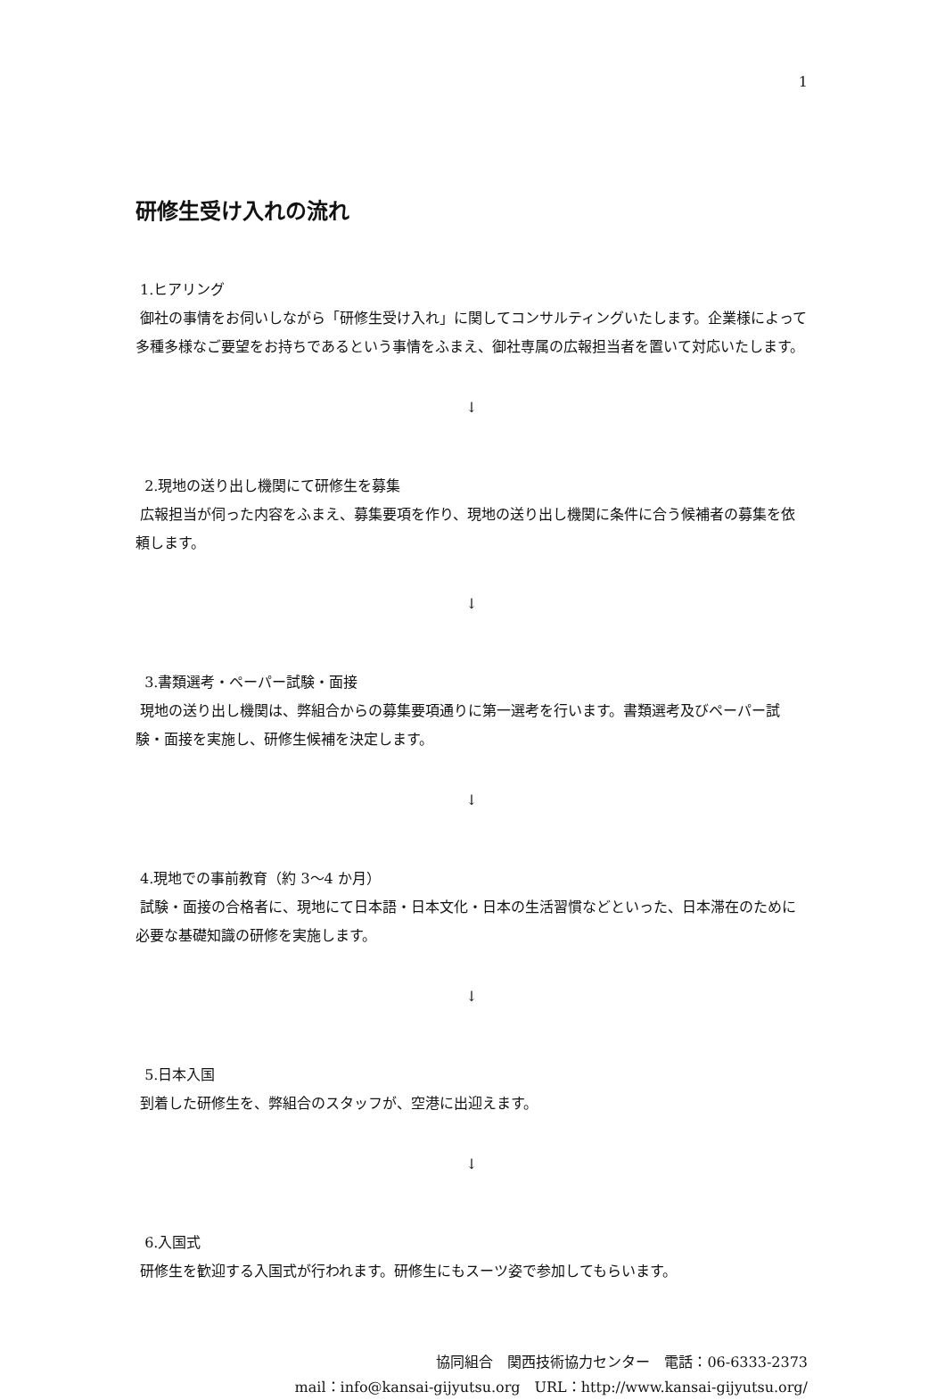1
研修生受け入れの流れ
1.ヒアリング
御社の事情をお伺いしながら「研修生受け入れ」に関してコンサルティングいたします。企業様によって多種多様なご要望をお持ちであるという事情をふまえ、御社専属の広報担当者を置いて対応いたします。
↓
2.現地の送り出し機関にて研修生を募集
広報担当が伺った内容をふまえ、募集要項を作り、現地の送り出し機関に条件に合う候補者の募集を依頼します。
↓
3.書類選考・ペーパー試験・面接
現地の送り出し機関は、弊組合からの募集要項通りに第一選考を行います。書類選考及びペーパー試験・面接を実施し、研修生候補を決定します。
↓
4.現地での事前教育（約 3～4 か月）
試験・面接の合格者に、現地にて日本語・日本文化・日本の生活習慣などといった、日本滞在のために必要な基礎知識の研修を実施します。
↓
5.日本入国
到着した研修生を、弊組合のスタッフが、空港に出迎えます。
↓
6.入国式
研修生を歓迎する入国式が行われます。研修生にもスーツ姿で参加してもらいます。
協同組合　関西技術協力センター　電話：06-6333-2373
mail：info@kansai-gijyutsu.org　URL：http://www.kansai-gijyutsu.org/